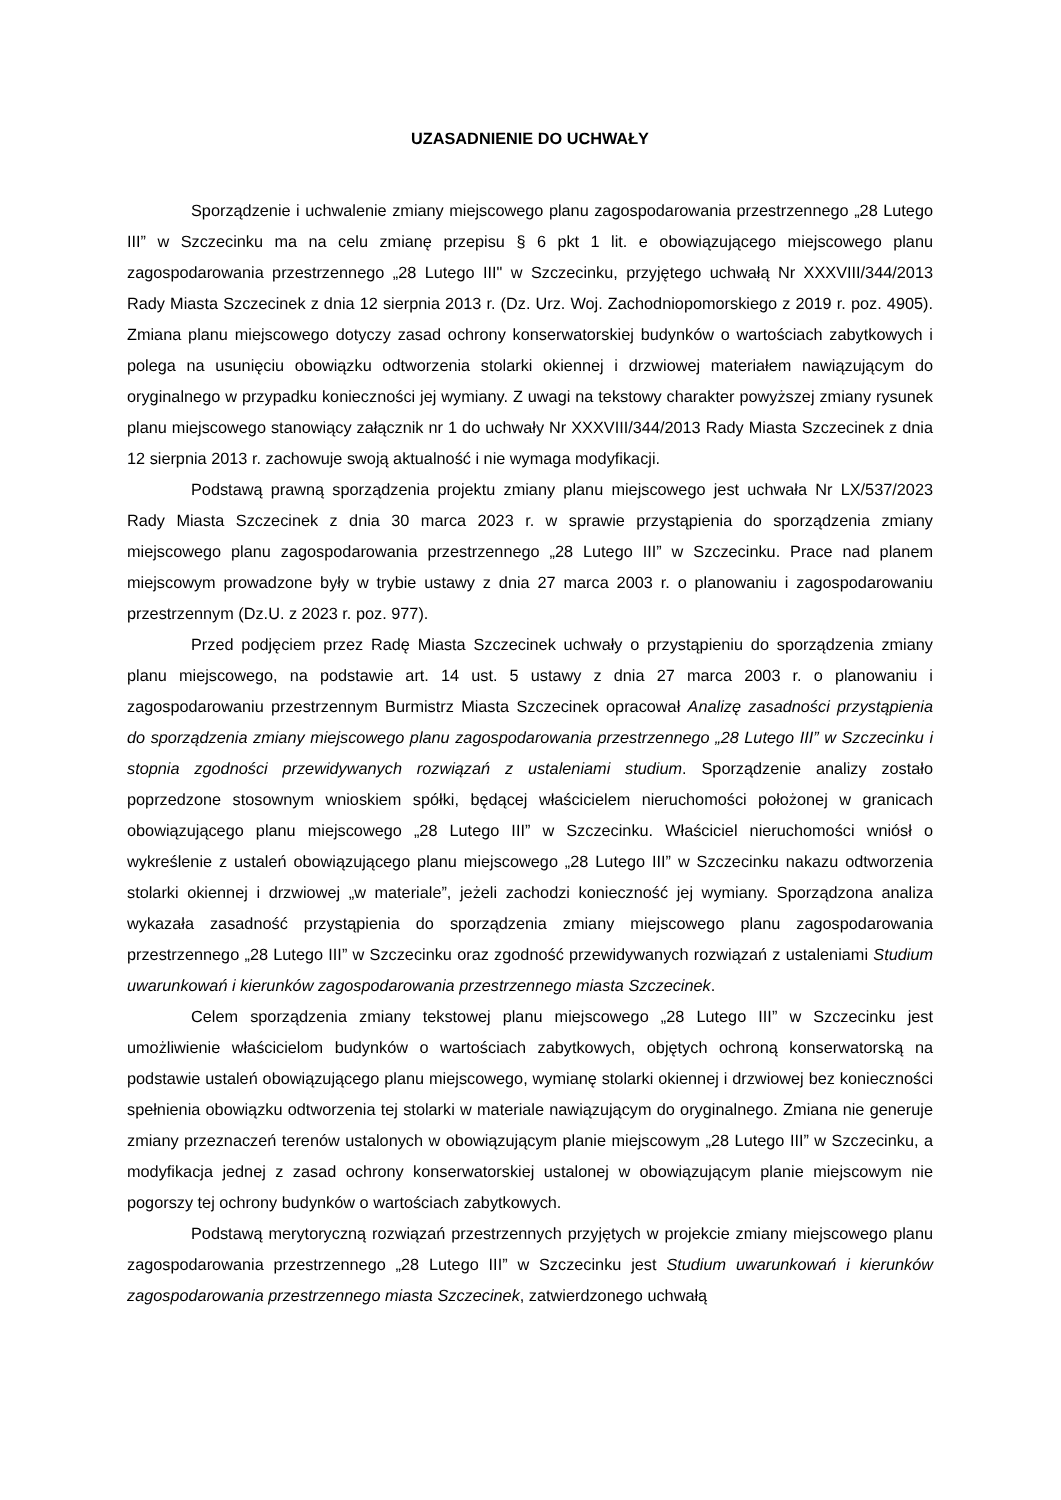UZASADNIENIE DO UCHWAŁY
Sporządzenie i uchwalenie zmiany miejscowego planu zagospodarowania przestrzennego „28 Lutego III” w Szczecinku ma na celu zmianę przepisu § 6 pkt 1 lit. e obowiązującego miejscowego planu zagospodarowania przestrzennego „28 Lutego III" w Szczecinku, przyjętego uchwałą Nr XXXVIII/344/2013 Rady Miasta Szczecinek z dnia 12 sierpnia 2013 r. (Dz. Urz. Woj. Zachodniopomorskiego z 2019 r. poz. 4905). Zmiana planu miejscowego dotyczy zasad ochrony konserwatorskiej budynków o wartościach zabytkowych i polega na usunięciu obowiązku odtworzenia stolarki okiennej i drzwiowej materiałem nawiązującym do oryginalnego w przypadku konieczności jej wymiany. Z uwagi na tekstowy charakter powyższej zmiany rysunek planu miejscowego stanowiący załącznik nr 1 do uchwały Nr XXXVIII/344/2013 Rady Miasta Szczecinek z dnia 12 sierpnia 2013 r. zachowuje swoją aktualność i nie wymaga modyfikacji.
Podstawą prawną sporządzenia projektu zmiany planu miejscowego jest uchwała Nr LX/537/2023 Rady Miasta Szczecinek z dnia 30 marca 2023 r. w sprawie przystąpienia do sporządzenia zmiany miejscowego planu zagospodarowania przestrzennego „28 Lutego III” w Szczecinku. Prace nad planem miejscowym prowadzone były w trybie ustawy z dnia 27 marca 2003 r. o planowaniu i zagospodarowaniu przestrzennym (Dz.U. z 2023 r. poz. 977).
Przed podjęciem przez Radę Miasta Szczecinek uchwały o przystąpieniu do sporządzenia zmiany planu miejscowego, na podstawie art. 14 ust. 5 ustawy z dnia 27 marca 2003 r. o planowaniu i zagospodarowaniu przestrzennym Burmistrz Miasta Szczecinek opracował Analizę zasadności przystąpienia do sporządzenia zmiany miejscowego planu zagospodarowania przestrzennego „28 Lutego III” w Szczecinku i stopnia zgodności przewidywanych rozwiązań z ustaleniami studium. Sporządzenie analizy zostało poprzedzone stosownym wnioskiem spółki, będącej właścicielem nieruchomości położonej w granicach obowiązującego planu miejscowego „28 Lutego III” w Szczecinku. Właściciel nieruchomości wniósł o wykreślenie z ustaleń obowiązującego planu miejscowego „28 Lutego III” w Szczecinku nakazu odtworzenia stolarki okiennej i drzwiowej „w materiale”, jeżeli zachodzi konieczność jej wymiany. Sporządzona analiza wykazała zasadność przystąpienia do sporządzenia zmiany miejscowego planu zagospodarowania przestrzennego „28 Lutego III” w Szczecinku oraz zgodność przewidywanych rozwiązań z ustaleniami Studium uwarunkowań i kierunków zagospodarowania przestrzennego miasta Szczecinek.
Celem sporządzenia zmiany tekstowej planu miejscowego „28 Lutego III” w Szczecinku jest umożliwienie właścicielom budynków o wartościach zabytkowych, objętych ochroną konserwatorską na podstawie ustaleń obowiązującego planu miejscowego, wymianę stolarki okiennej i drzwiowej bez konieczności spełnienia obowiązku odtworzenia tej stolarki w materiale nawiązującym do oryginalnego. Zmiana nie generuje zmiany przeznaczeń terenów ustalonych w obowiązującym planie miejscowym „28 Lutego III” w Szczecinku, a modyfikacja jednej z zasad ochrony konserwatorskiej ustalonej w obowiązującym planie miejscowym nie pogorszy tej ochrony budynków o wartościach zabytkowych.
Podstawą merytoryczną rozwiązań przestrzennych przyjętych w projekcie zmiany miejscowego planu zagospodarowania przestrzennego „28 Lutego III” w Szczecinku jest Studium uwarunkowań i kierunków zagospodarowania przestrzennego miasta Szczecinek, zatwierdzonego uchwałą